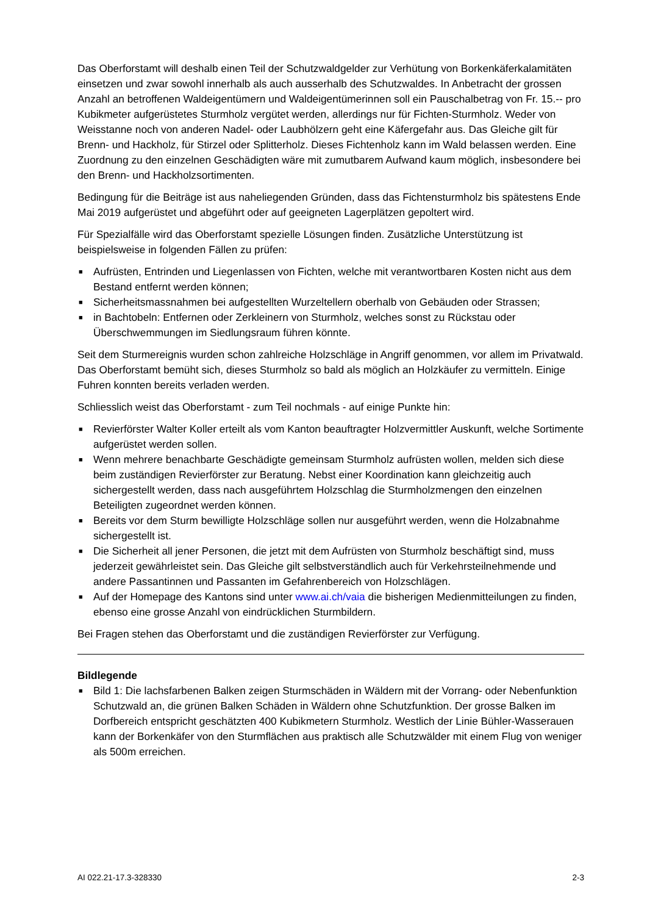Das Oberforstamt will deshalb einen Teil der Schutzwaldgelder zur Verhütung von Borkenkäferkalamitäten einsetzen und zwar sowohl innerhalb als auch ausserhalb des Schutzwaldes. In Anbetracht der grossen Anzahl an betroffenen Waldeigentümern und Waldeigentümerinnen soll ein Pauschalbetrag von Fr. 15.-- pro Kubikmeter aufgerüstetes Sturmholz vergütet werden, allerdings nur für Fichten-Sturmholz. Weder von Weisstanne noch von anderen Nadel- oder Laubhölzern geht eine Käfergefahr aus. Das Gleiche gilt für Brenn- und Hackholz, für Stirzel oder Splitterholz. Dieses Fichtenholz kann im Wald belassen werden. Eine Zuordnung zu den einzelnen Geschädigten wäre mit zumutbarem Aufwand kaum möglich, insbesondere bei den Brenn- und Hackholzsortimenten.
Bedingung für die Beiträge ist aus naheliegenden Gründen, dass das Fichtensturmholz bis spätestens Ende Mai 2019 aufgerüstet und abgeführt oder auf geeigneten Lagerplätzen gepoltert wird.
Für Spezialfälle wird das Oberforstamt spezielle Lösungen finden. Zusätzliche Unterstützung ist beispielsweise in folgenden Fällen zu prüfen:
■ Aufrüsten, Entrinden und Liegenlassen von Fichten, welche mit verantwortbaren Kosten nicht aus dem Bestand entfernt werden können;
■ Sicherheitsmassnahmen bei aufgestellten Wurzeltellern oberhalb von Gebäuden oder Strassen;
■ in Bachtobeln: Entfernen oder Zerkleinern von Sturmholz, welches sonst zu Rückstau oder Überschwemmungen im Siedlungsraum führen könnte.
Seit dem Sturmereignis wurden schon zahlreiche Holzschläge in Angriff genommen, vor allem im Privatwald. Das Oberforstamt bemüht sich, dieses Sturmholz so bald als möglich an Holzkäufer zu vermitteln. Einige Fuhren konnten bereits verladen werden.
Schliesslich weist das Oberforstamt - zum Teil nochmals - auf einige Punkte hin:
■ Revierförster Walter Koller erteilt als vom Kanton beauftragter Holzvermittler Auskunft, welche Sortimente aufgerüstet werden sollen.
■ Wenn mehrere benachbarte Geschädigte gemeinsam Sturmholz aufrüsten wollen, melden sich diese beim zuständigen Revierförster zur Beratung. Nebst einer Koordination kann gleichzeitig auch sichergestellt werden, dass nach ausgeführtem Holzschlag die Sturmholzmengen den einzelnen Beteiligten zugeordnet werden können.
■ Bereits vor dem Sturm bewilligte Holzschläge sollen nur ausgeführt werden, wenn die Holzabnahme sichergestellt ist.
■ Die Sicherheit all jener Personen, die jetzt mit dem Aufrüsten von Sturmholz beschäftigt sind, muss jederzeit gewährleistet sein. Das Gleiche gilt selbstverständlich auch für Verkehrsteilnehmende und andere Passantinnen und Passanten im Gefahrenbereich von Holzschlägen.
■ Auf der Homepage des Kantons sind unter www.ai.ch/vaia die bisherigen Medienmitteilungen zu finden, ebenso eine grosse Anzahl von eindrücklichen Sturmbildern.
Bei Fragen stehen das Oberforstamt und die zuständigen Revierförster zur Verfügung.
Bildlegende
■ Bild 1: Die lachsfarbenen Balken zeigen Sturmschäden in Wäldern mit der Vorrang- oder Nebenfunktion Schutzwald an, die grünen Balken Schäden in Wäldern ohne Schutzfunktion. Der grosse Balken im Dorfbereich entspricht geschätzten 400 Kubikmetern Sturmholz. Westlich der Linie Bühler-Wasserauen kann der Borkenkäfer von den Sturmflächen aus praktisch alle Schutzwälder mit einem Flug von weniger als 500m erreichen.
AI 022.21-17.3-328330 2-3